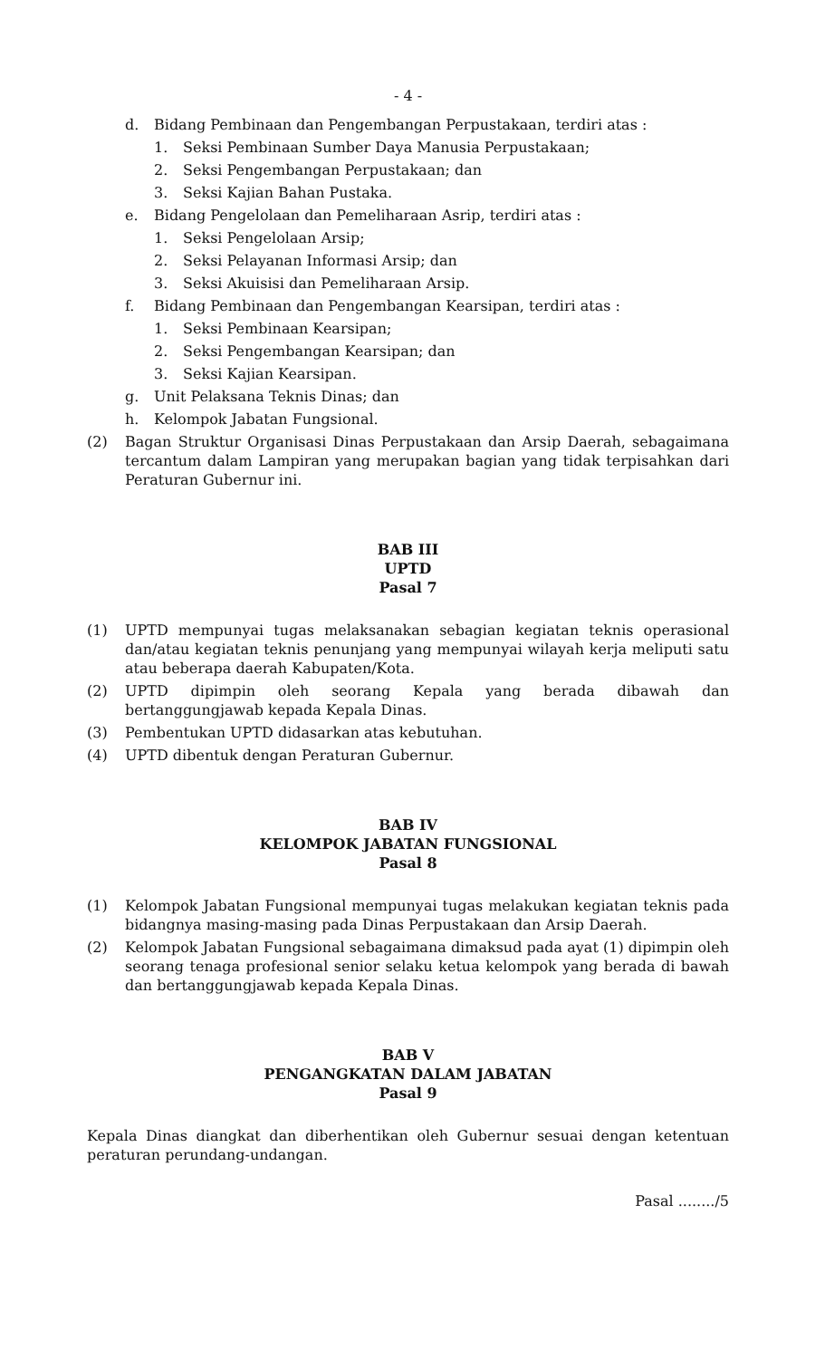- 4 -
d. Bidang Pembinaan dan Pengembangan Perpustakaan, terdiri atas :
1. Seksi Pembinaan Sumber Daya Manusia Perpustakaan;
2. Seksi Pengembangan Perpustakaan; dan
3. Seksi Kajian Bahan Pustaka.
e. Bidang Pengelolaan dan Pemeliharaan Asrip, terdiri atas :
1. Seksi Pengelolaan Arsip;
2. Seksi Pelayanan Informasi Arsip; dan
3. Seksi Akuisisi dan Pemeliharaan Arsip.
f. Bidang Pembinaan dan Pengembangan Kearsipan, terdiri atas :
1. Seksi Pembinaan Kearsipan;
2. Seksi Pengembangan Kearsipan; dan
3. Seksi Kajian Kearsipan.
g. Unit Pelaksana Teknis Dinas; dan
h. Kelompok Jabatan Fungsional.
(2) Bagan Struktur Organisasi Dinas Perpustakaan dan Arsip Daerah, sebagaimana tercantum dalam Lampiran yang merupakan bagian yang tidak terpisahkan dari Peraturan Gubernur ini.
BAB III
UPTD
Pasal 7
(1) UPTD mempunyai tugas melaksanakan sebagian kegiatan teknis operasional dan/atau kegiatan teknis penunjang yang mempunyai wilayah kerja meliputi satu atau beberapa daerah Kabupaten/Kota.
(2) UPTD dipimpin oleh seorang Kepala yang berada dibawah dan bertanggungjawab kepada Kepala Dinas.
(3) Pembentukan UPTD didasarkan atas kebutuhan.
(4) UPTD dibentuk dengan Peraturan Gubernur.
BAB IV
KELOMPOK JABATAN FUNGSIONAL
Pasal 8
(1) Kelompok Jabatan Fungsional mempunyai tugas melakukan kegiatan teknis pada bidangnya masing-masing pada Dinas Perpustakaan dan Arsip Daerah.
(2) Kelompok Jabatan Fungsional sebagaimana dimaksud pada ayat (1) dipimpin oleh seorang tenaga profesional senior selaku ketua kelompok yang berada di bawah dan bertanggungjawab kepada Kepala Dinas.
BAB V
PENGANGKATAN DALAM JABATAN
Pasal 9
Kepala Dinas diangkat dan diberhentikan oleh Gubernur sesuai dengan ketentuan peraturan perundang-undangan.
Pasal ......../5